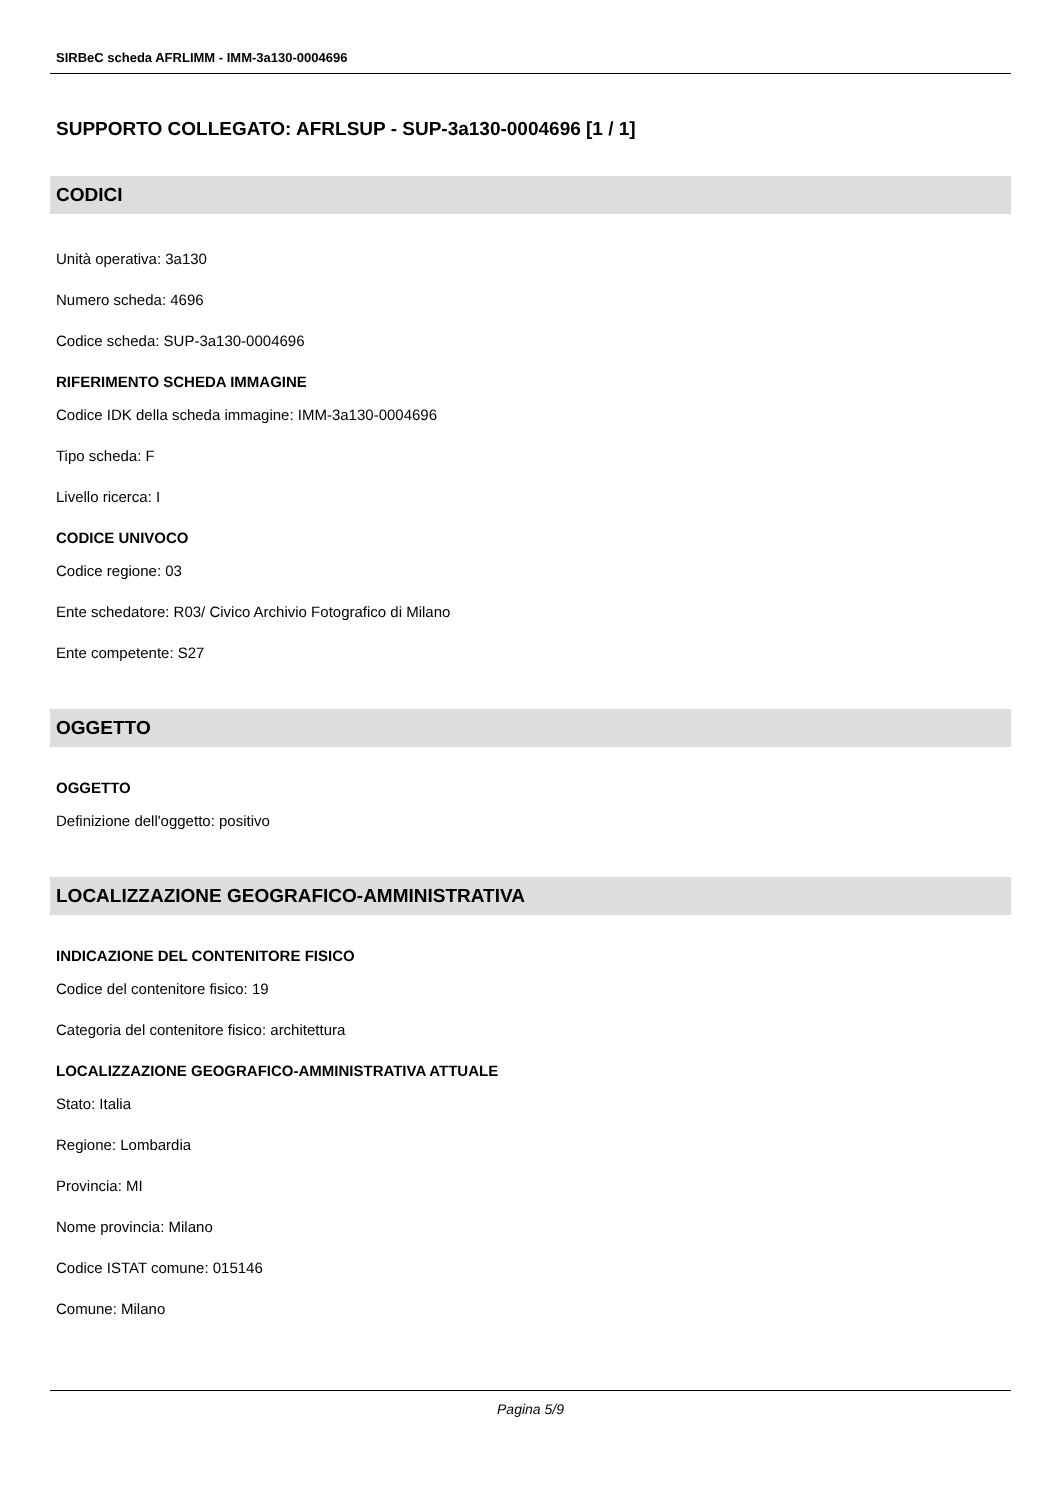SIRBeC scheda AFRLIMM - IMM-3a130-0004696
SUPPORTO COLLEGATO: AFRLSUP - SUP-3a130-0004696 [1 / 1]
CODICI
Unità operativa: 3a130
Numero scheda: 4696
Codice scheda: SUP-3a130-0004696
RIFERIMENTO SCHEDA IMMAGINE
Codice IDK della scheda immagine: IMM-3a130-0004696
Tipo scheda: F
Livello ricerca: I
CODICE UNIVOCO
Codice regione: 03
Ente schedatore: R03/ Civico Archivio Fotografico di Milano
Ente competente: S27
OGGETTO
OGGETTO
Definizione dell'oggetto: positivo
LOCALIZZAZIONE GEOGRAFICO-AMMINISTRATIVA
INDICAZIONE DEL CONTENITORE FISICO
Codice del contenitore fisico: 19
Categoria del contenitore fisico: architettura
LOCALIZZAZIONE GEOGRAFICO-AMMINISTRATIVA ATTUALE
Stato: Italia
Regione: Lombardia
Provincia: MI
Nome provincia: Milano
Codice ISTAT comune: 015146
Comune: Milano
Pagina 5/9